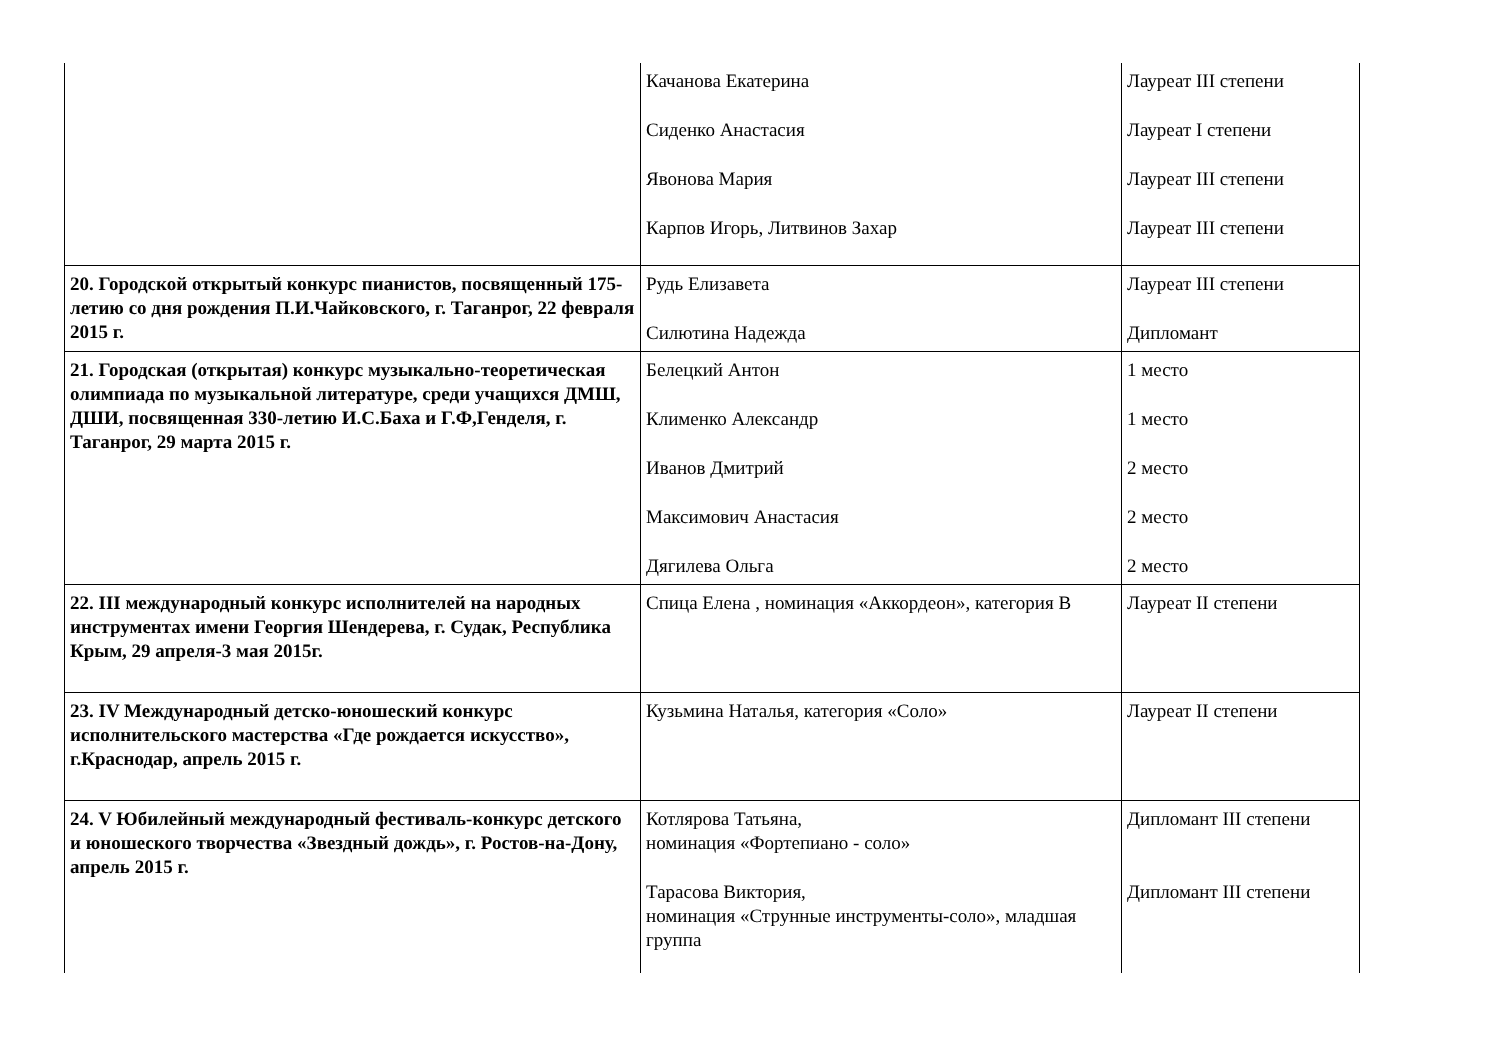| | Качанова Екатерина Сиденко Анастасия Явонова Мария Карпов Игорь, Литвинов Захар | Лауреат III степени Лауреат I степени Лауреат III степени Лауреат III степени |
| 20. Городской открытый конкурс пианистов, посвященный 175-летию со дня рождения П.И.Чайковского, г. Таганрог, 22 февраля 2015 г. | Рудь Елизавета Силютина Надежда | Лауреат III степени Дипломант |
| 21. Городская (открытая) конкурс музыкально-теоретическая олимпиада по музыкальной литературе, среди учащихся ДМШ, ДШИ, посвященная 330-летию И.С.Баха и Г.Ф,Генделя, г. Таганрог, 29 марта 2015 г. | Белецкий Антон Клименко Александр Иванов Дмитрий Максимович Анастасия Дягилева Ольга | 1 место 1 место 2 место 2 место 2 место |
| 22. III международный конкурс исполнителей на народных инструментах имени Георгия Шендерева, г. Судак, Республика Крым, 29 апреля-3 мая 2015г. | Спица Елена , номинация «Аккордеон», категория В | Лауреат II степени |
| 23. IV Международный детско-юношеский конкурс исполнительского мастерства «Где рождается искусство», г.Краснодар, апрель 2015 г. | Кузьмина Наталья, категория «Соло» | Лауреат II степени |
| 24. V Юбилейный международный фестиваль-конкурс детского и юношеского творчества «Звездный дождь», г. Ростов-на-Дону, апрель 2015 г. | Котлярова Татьяна, номинация «Фортепиано - соло» Тарасова Виктория, номинация «Струнные инструменты-соло», младшая группа | Дипломант III степени Дипломант III степени |